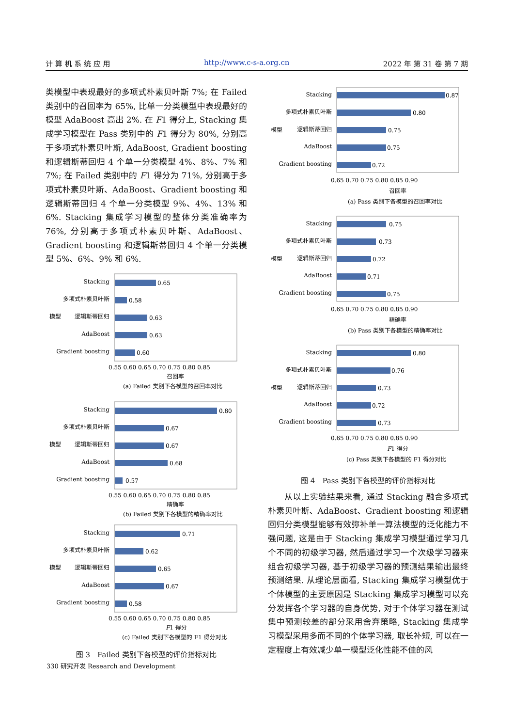计 算 机 系 统 应 用 http://www.c-s-a.org.cn 2022 年 第 31 卷 第 7 期
类模型中表现最好的多项式朴素贝叶斯 7%; 在 Failed 类别中的召回率为 65%, 比单一分类模型中表现最好的模型 AdaBoost 高出 2%. 在 F1 得分上, Stacking 集成学习模型在 Pass 类别中的 F1 得分为 80%, 分别高于多项式朴素贝叶斯, AdaBoost, Gradient boosting 和逻辑斯蒂回归 4 个单一分类模型 4%、8%、7% 和 7%; 在 Failed 类别中的 F1 得分为 71%, 分别高于多项式朴素贝叶斯、AdaBoost、Gradient boosting 和逻辑斯蒂回归 4 个单一分类模型 9%、4%、13% 和 6%. Stacking 集成学习模型的整体分类准确率为 76%, 分别高于多项式朴素贝叶斯、AdaBoost、Gradient boosting 和逻辑斯蒂回归 4 个单一分类模型 5%、6%、9% 和 6%.
Stacking
0.65
多项式朴素贝叶斯
0.58
逻辑斯蒂回归
0.63
AdaBoost
0.63
Gradient boosting
0.60
模型
0.55 0.60 0.65 0.70 0.75 0.80 0.85
召回率
(a) Failed 类别下各模型的召回率对比
Stacking
0.80
多项式朴素贝叶斯
0.67
逻辑斯蒂回归
0.67
AdaBoost
0.68
Gradient boosting
0.57
模型
0.55 0.60 0.65 0.70 0.75 0.80 0.85
精确率
(b) Failed 类别下各模型的精确率对比
Stacking
0.71
多项式朴素贝叶斯
0.62
逻辑斯蒂回归
0.65
AdaBoost
0.67
Gradient boosting
0.58
模型
0.55 0.60 0.65 0.70 0.75 0.80 0.85
F1 得分
(c) Failed 类别下各模型的 F1 得分对比
图 3　Failed 类别下各模型的评价指标对比
Stacking
0.87
多项式朴素贝叶斯
0.80
逻辑斯蒂回归
0.75
AdaBoost
0.75
Gradient boosting
0.72
模型
0.65 0.70 0.75 0.80 0.85 0.90
召回率
(a) Pass 类别下各模型的召回率对比
Stacking
0.75
多项式朴素贝叶斯
0.73
逻辑斯蒂回归
0.72
AdaBoost
0.71
Gradient boosting
0.75
模型
0.65 0.70 0.75 0.80 0.85 0.90
精确率
(b) Pass 类别下各模型的精确率对比
Stacking
0.80
多项式朴素贝叶斯
0.76
逻辑斯蒂回归
0.73
AdaBoost
0.72
Gradient boosting
0.73
模型
0.65 0.70 0.75 0.80 0.85 0.90
F1 得分
(c) Pass 类别下各模型的 F1 得分对比
图 4　Pass 类别下各模型的评价指标对比
从以上实验结果来看, 通过 Stacking 融合多项式朴素贝叶斯、AdaBoost、Gradient boosting 和逻辑回归分类模型能够有效弥补单一算法模型的泛化能力不强问题, 这是由于 Stacking 集成学习模型通过学习几个不同的初级学习器, 然后通过学习一个次级学习器来组合初级学习器, 基于初级学习器的预测结果输出最终预测结果. 从理论层面看, Stacking 集成学习模型优于个体模型的主要原因是 Stacking 集成学习模型可以充分发挥各个学习器的自身优势, 对于个体学习器在测试集中预测较差的部分采用舍弃策略, Stacking 集成学习模型采用多而不同的个体学习器, 取长补短, 可以在一定程度上有效减少单一模型泛化性能不佳的风
330 研究开发 Research and Development